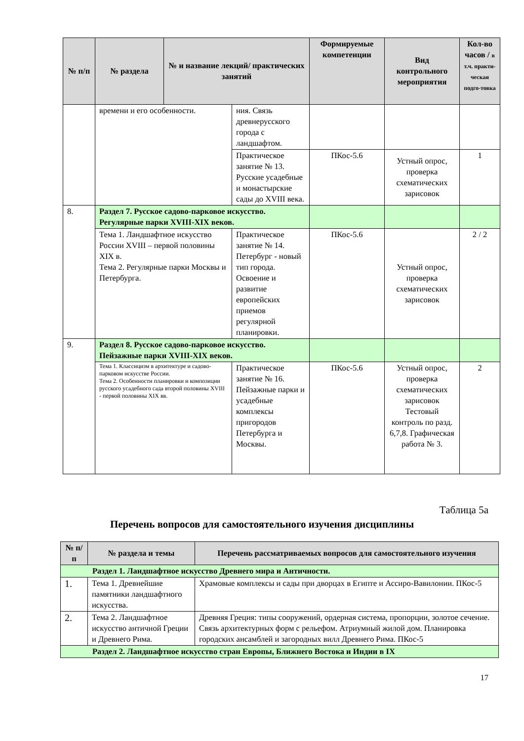| № п/п | № раздела | № и название лекций/ практических занятий | | Формируемые компетенции | Вид контрольного мероприятия | Кол-во часов / в т.ч. практи-ческая подго-товка |
| --- | --- | --- | --- | --- | --- | --- |
| | времени и его особенности. | | ния. Связь древнерусского города с ландшафтом. | | | |
| | | | Практическое занятие № 13. Русские усадебные и монастырские сады до XVIII века. | ПКос-5.6 | Устный опрос, проверка схематических зарисовок | 1 |
| 8. | Раздел 7. Русское садово-парковое искусство. Регулярные парки XVIII-XIX веков. | | | | | |
| | Тема 1. Ландшафтное искусство России XVIII – первой половины XIX в. Тема 2. Регулярные парки Москвы и Петербурга. | | Практическое занятие № 14. Петербург - новый тип города. Освоение и развитие европейских приемов регулярной планировки. | ПКос-5.6 | Устный опрос, проверка схематических зарисовок | 2 / 2 |
| 9. | Раздел 8. Русское садово-парковое искусство. Пейзажные парки XVIII-XIX веков. | | | | | |
| | Тема 1. Классицизм в архитектуре и садово-парковом искусстве России. Тема 2. Особенности планировки и композиции русского усадебного сада второй половины XVIII - первой половины XIX вв. | | Практическое занятие № 16. Пейзажные парки и усадебные комплексы пригородов Петербурга и Москвы. | ПКос-5.6 | Устный опрос, проверка схематических зарисовок Тестовый контроль по разд. 6,7,8. Графическая работа № 3. | 2 |
Таблица 5а
Перечень вопросов для самостоятельного изучения дисциплины
| № п/п | № раздела и темы | Перечень рассматриваемых вопросов для самостоятельного изучения |
| --- | --- | --- |
| Раздел 1. Ландшафтное искусство Древнего мира и Античности. | | |
| 1. | Тема 1. Древнейшие памятники ландшафтного искусства. | Храмовые комплексы и сады при дворцах в Египте и Ассиро-Вавилонии. ПКос-5 |
| 2. | Тема 2. Ландшафтное искусство античной Греции и Древнего Рима. | Древняя Греция: типы сооружений, ордерная система, пропорции, золотое сечение. Связь архитектурных форм с рельефом. Атриумный жилой дом. Планировка городских ансамблей и загородных вилл Древнего Рима. ПКос-5 |
| Раздел 2. Ландшафтное искусство стран Европы, Ближнего Востока и Индии в IX | | |
17